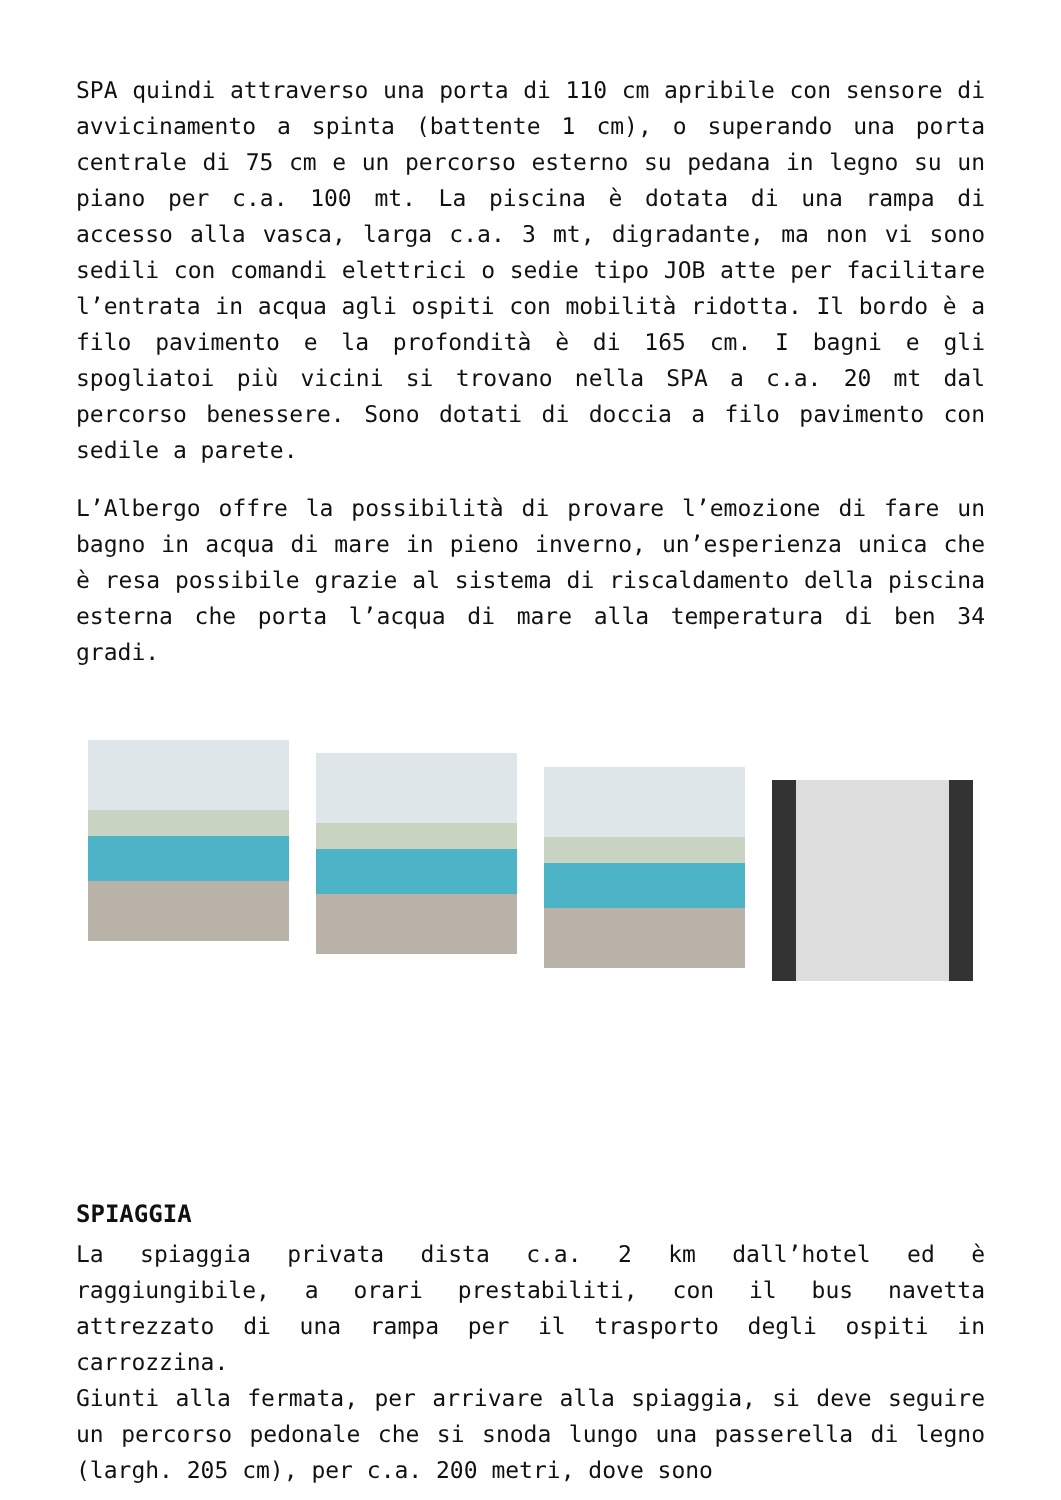SPA quindi attraverso una porta di 110 cm apribile con sensore di avvicinamento a spinta (battente 1 cm), o superando una porta centrale di 75 cm e un percorso esterno su pedana in legno su un piano per c.a. 100 mt. La piscina è dotata di una rampa di accesso alla vasca, larga c.a. 3 mt, digradante, ma non vi sono sedili con comandi elettrici o sedie tipo JOB atte per facilitare l’entrata in acqua agli ospiti con mobilità ridotta. Il bordo è a filo pavimento e la profondità è di 165 cm. I bagni e gli spogliatoi più vicini si trovano nella SPA a c.a. 20 mt dal percorso benessere. Sono dotati di doccia a filo pavimento con sedile a parete.
L’Albergo offre la possibilità di provare l’emozione di fare un bagno in acqua di mare in pieno inverno, un’esperienza unica che è resa possibile grazie al sistema di riscaldamento della piscina esterna che porta l’acqua di mare alla temperatura di ben 34 gradi.
SPIAGGIA
La spiaggia privata dista c.a. 2 km dall’hotel ed è raggiungibile, a orari prestabiliti, con il bus navetta attrezzato di una rampa per il trasporto degli ospiti in carrozzina.
Giunti alla fermata, per arrivare alla spiaggia, si deve seguire un percorso pedonale che si snoda lungo una passerella di legno (largh. 205 cm), per c.a. 200 metri, dove sono